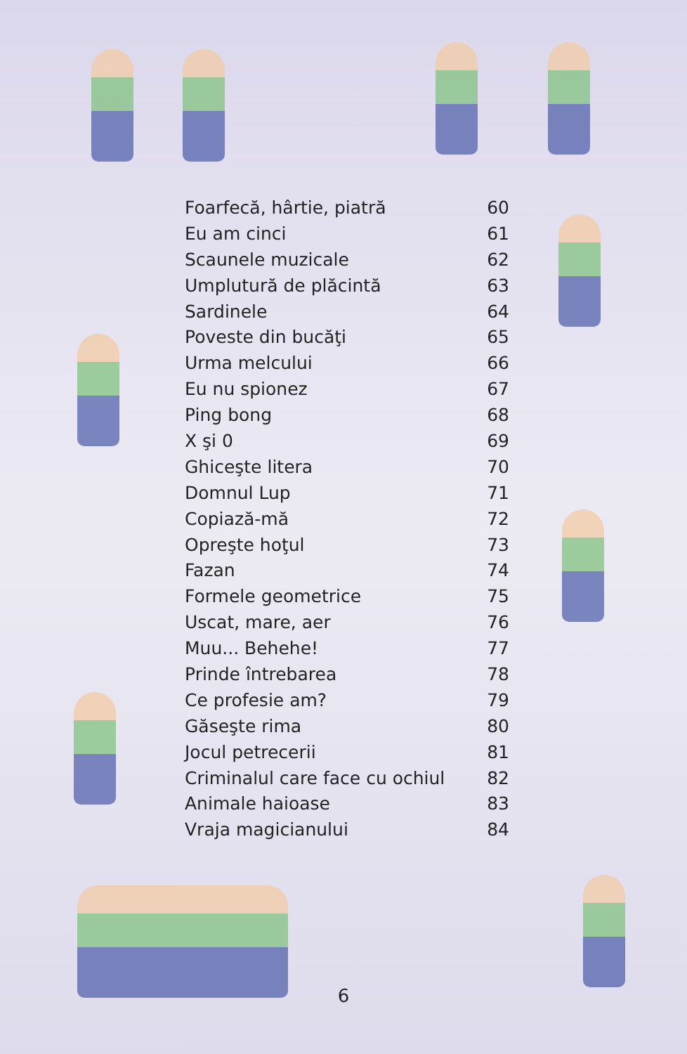Foarfecă, hârtie, piatră 60
Eu am cinci 61
Scaunele muzicale 62
Umplutură de plăcintă 63
Sardinele 64
Poveste din bucăţi 65
Urma melcului 66
Eu nu spionez 67
Ping bong 68
X şi 0 69
Ghiceşte litera 70
Domnul Lup 71
Copiază-mă 72
Opreşte hoţul 73
Fazan 74
Formele geometrice 75
Uscat, mare, aer 76
Muu... Behehe! 77
Prinde întrebarea 78
Ce profesie am? 79
Găseşte rima 80
Jocul petrecerii 81
Criminalul care face cu ochiul 82
Animale haioase 83
Vraja magicianului 84
6